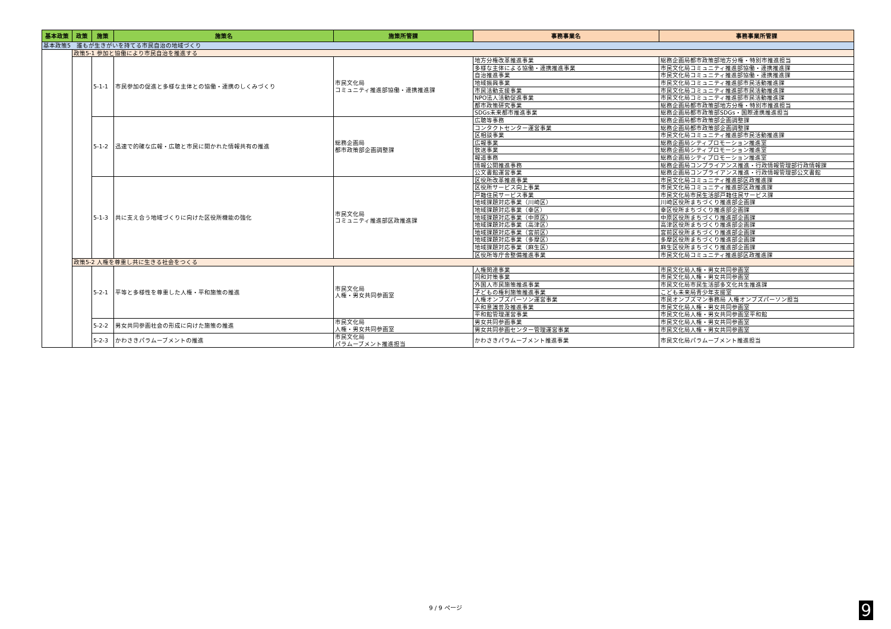| 基本政策 | 政策 | 施策 | 施策名 | 施策所管課 | 事務事業名 | 事務事業所管課 |
| --- | --- | --- | --- | --- | --- | --- |
| 基本政策5 誰もが生きがいを持てる市民自治の地域づくり | | | | | | |
| | 政策5-1 参加と協働により市民自治を推進する | | | | | |
| | | 5-1-1 | 市民参加の促進と多様な主体との協働・連携のしくみづくり | 市民文化局 コミュニティ推進部協働・連携推進課 | 地方分権改革推進事業 | 総務企画局都市政策部地方分権・特別市推進担当 |
| | | | | | 多様な主体による協働・連携推進事業 | 市民文化局コミュニティ推進部協働・連携推進課 |
| | | | | | 自治推進事業 | 市民文化局コミュニティ推進部協働・連携推進課 |
| | | | | | 地域振興事業 | 市民文化局コミュニティ推進部市民活動推進課 |
| | | | | | 市民活動支援事業 | 市民文化局コミュニティ推進部市民活動推進課 |
| | | | | | NPO法人活動促進事業 | 市民文化局コミュニティ推進部市民活動推進課 |
| | | | | | 都市政策研究事業 | 総務企画局都市政策部地方分権・特別市推進担当 |
| | | | | | SDGs未来都市推進事業 | 総務企画局都市政策部SDGs・国際連携推進担当 |
| | | 5-1-2 | 迅速で的確な広報・広聴と市民に開かれた情報共有の推進 | 総務企画局 都市政策部企画調整課 | 広聴等事務 | 総務企画局都市政策部企画調整課 |
| | | | | | コンタクトセンター運営事業 | 総務企画局都市政策部企画調整課 |
| | | | | | 区相談事業 | 市民文化局コミュニティ推進部市民活動推進課 |
| | | | | | 広報事業 | 総務企画局シティプロモーション推進室 |
| | | | | | 放送事業 | 総務企画局シティプロモーション推進室 |
| | | | | | 報道事務 | 総務企画局シティプロモーション推進室 |
| | | | | | 情報公開推進事務 | 総務企画局コンプライアンス推進・行政情報管理部行政情報課 |
| | | | | | 公文書館運営事業 | 総務企画局コンプライアンス推進・行政情報管理部公文書館 |
| | | 5-1-3 | 共に支え合う地域づくりに向けた区役所機能の強化 | 市民文化局 コミュニティ推進部区政推進課 | 区役所改革推進事業 | 市民文化局コミュニティ推進部区政推進課 |
| | | | | | 区役所サービス向上事業 | 市民文化局コミュニティ推進部区政推進課 |
| | | | | | 戸籍住民サービス事業 | 市民文化局市民生活部戸籍住民サービス課 |
| | | | | | 地域課題対応事業（川崎区） | 川崎区役所まちづくり推進部企画課 |
| | | | | | 地域課題対応事業（幸区） | 幸区役所まちづくり推進部企画課 |
| | | | | | 地域課題対応事業（中原区） | 中原区役所まちづくり推進部企画課 |
| | | | | | 地域課題対応事業（高津区） | 高津区役所まちづくり推進部企画課 |
| | | | | | 地域課題対応事業（宮前区） | 宮前区役所まちづくり推進部企画課 |
| | | | | | 地域課題対応事業（多摩区） | 多摩区役所まちづくり推進部企画課 |
| | | | | | 地域課題対応事業（麻生区） | 麻生区役所まちづくり推進部企画課 |
| | | | | | 区役所等庁舎整備推進事業 | 市民文化局コミュニティ推進部区政推進課 |
| | 政策5-2 人権を尊重し共に生きる社会をつくる | | | | | |
| | | 5-2-1 | 平等と多様性を尊重した人権・平和施策の推進 | 市民文化局 人権・男女共同参画室 | 人権関連事業 | 市民文化局人権・男女共同参画室 |
| | | | | | 同和対策事業 | 市民文化局人権・男女共同参画室 |
| | | | | | 外国人市民施策推進事業 | 市民文化局市民生活部多文化共生推進課 |
| | | | | | 子どもの権利施策推進事業 | こども未来局青少年支援室 |
| | | | | | 人権オンブズパーソン運営事業 | 市民オンブズマン事務局 人権オンブズパーソン担当 |
| | | | | | 平和意識普及推進事業 | 市民文化局人権・男女共同参画室 |
| | | | | | 平和館管理運営事業 | 市民文化局人権・男女共同参画室平和館 |
| | | 5-2-2 | 男女共同参画社会の形成に向けた施策の推進 | 市民文化局 人権・男女共同参画室 | 男女共同参画事業 | 市民文化局人権・男女共同参画室 |
| | | | | | 男女共同参画センター管理運営事業 | 市民文化局人権・男女共同参画室 |
| | | 5-2-3 | かわさきパラムーブメントの推進 | 市民文化局 パラムーブメント推進担当 | かわさきパラムーブメント推進事業 | 市民文化局パラムーブメント推進担当 |
9 / 9 ページ 9